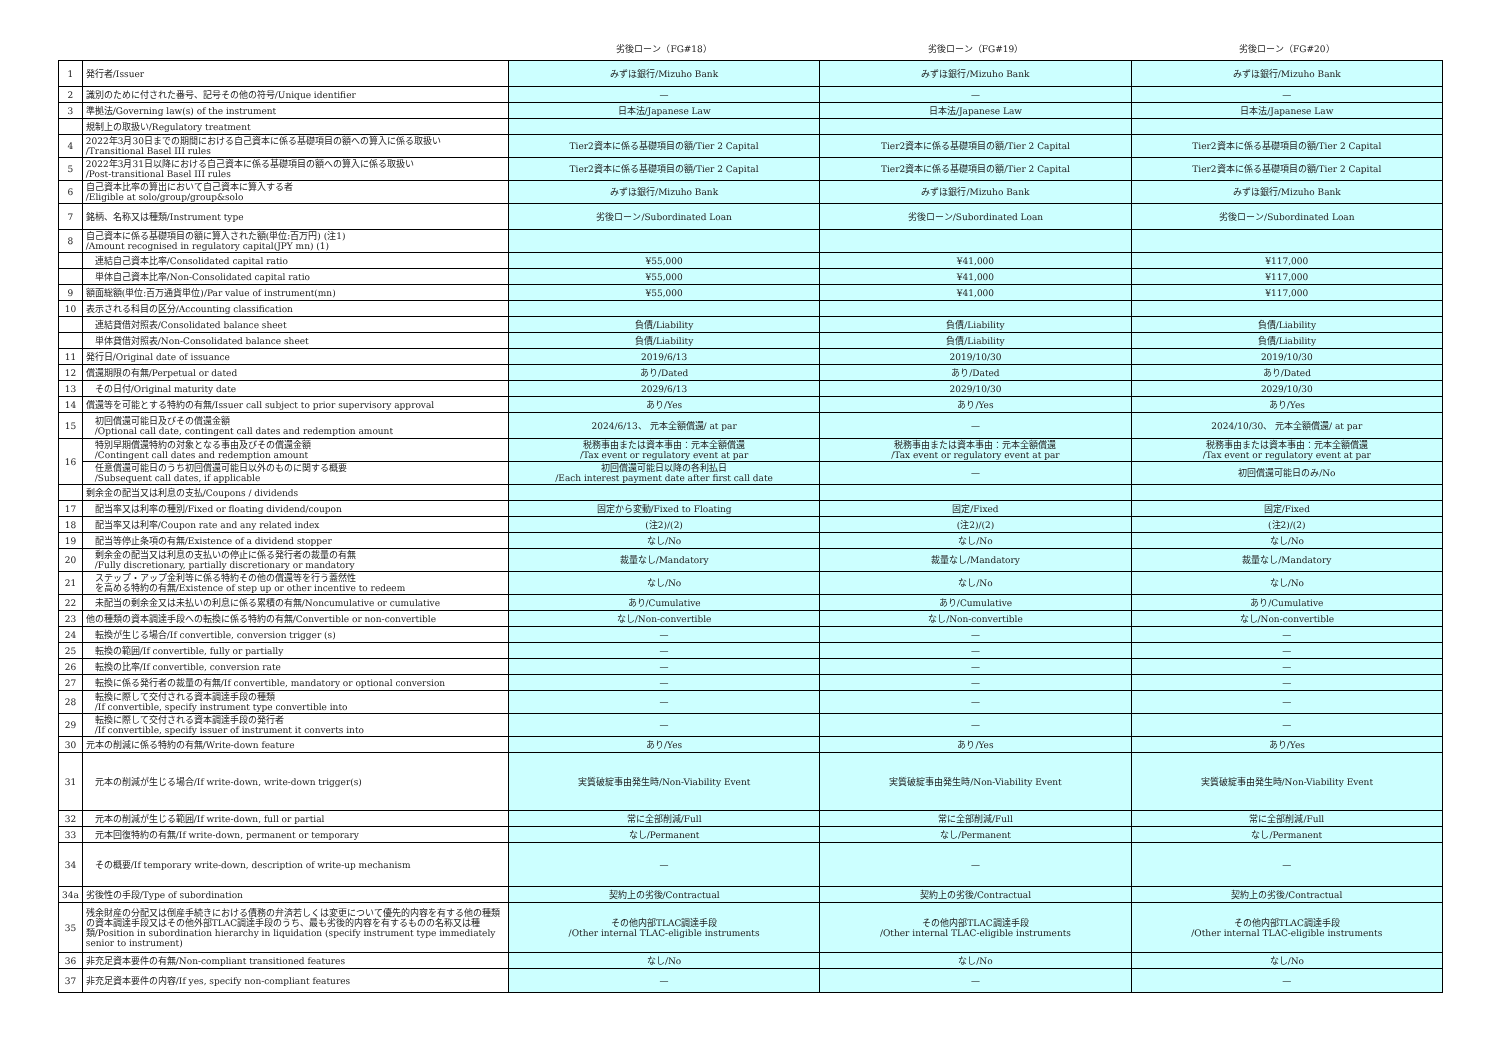| | | 劣後ローン（FG#18） | 劣後ローン（FG#19） | 劣後ローン（FG#20） |
| --- | --- | --- | --- | --- |
| 1 | 発行者/Issuer | みずほ銀行/Mizuho Bank | みずほ銀行/Mizuho Bank | みずほ銀行/Mizuho Bank |
| 2 | 識別のために付された番号、記号その他の符号/Unique identifier | — | — | — |
| 3 | 準拠法/Governing law(s) of the instrument | 日本法/Japanese Law | 日本法/Japanese Law | 日本法/Japanese Law |
| | 規制上の取扱い/Regulatory treatment | | | |
| 4 | 2022年3月30日までの期間における自己資本に係る基礎項目の額への算入に係る取扱い /Transitional Basel III rules | Tier2資本に係る基礎項目の額/Tier 2 Capital | Tier2資本に係る基礎項目の額/Tier 2 Capital | Tier2資本に係る基礎項目の額/Tier 2 Capital |
| 5 | 2022年3月31日以降における自己資本に係る基礎項目の額への算入に係る取扱い /Post-transitional Basel III rules | Tier2資本に係る基礎項目の額/Tier 2 Capital | Tier2資本に係る基礎項目の額/Tier 2 Capital | Tier2資本に係る基礎項目の額/Tier 2 Capital |
| 6 | 自己資本比率の算出において自己資本に算入する者 /Eligible at solo/group/group&solo | みずほ銀行/Mizuho Bank | みずほ銀行/Mizuho Bank | みずほ銀行/Mizuho Bank |
| 7 | 銘柄、名称又は種類/Instrument type | 劣後ローン/Subordinated Loan | 劣後ローン/Subordinated Loan | 劣後ローン/Subordinated Loan |
| 8 | 自己資本に係る基礎項目の額に算入された額(単位:百万円) (注1) /Amount recognised in regulatory capital(JPY mn) (1) | | | |
| | 連結自己資本比率/Consolidated capital ratio | ¥55,000 | ¥41,000 | ¥117,000 |
| | 単体自己資本比率/Non-Consolidated capital ratio | ¥55,000 | ¥41,000 | ¥117,000 |
| 9 | 額面総額(単位:百万通貨単位)/Par value of instrument(mn) | ¥55,000 | ¥41,000 | ¥117,000 |
| 10 | 表示される科目の区分/Accounting classification | | | |
| | 連結貸借対照表/Consolidated balance sheet | 負債/Liability | 負債/Liability | 負債/Liability |
| | 単体貸借対照表/Non-Consolidated balance sheet | 負債/Liability | 負債/Liability | 負債/Liability |
| 11 | 発行日/Original date of issuance | 2019/6/13 | 2019/10/30 | 2019/10/30 |
| 12 | 償還期限の有無/Perpetual or dated | あり/Dated | あり/Dated | あり/Dated |
| 13 | その日付/Original maturity date | 2029/6/13 | 2029/10/30 | 2029/10/30 |
| 14 | 償還等を可能とする特約の有無/Issuer call subject to prior supervisory approval | あり/Yes | あり/Yes | あり/Yes |
| 15 | 初回償還可能日及びその償還金額 /Optional call date, contingent call dates and redemption amount | 2024/6/13、 元本全額償還/ at par | — | 2024/10/30、 元本全額償還/ at par |
| 16 | 特別早期償還特約の対象となる事由及びその償還金額 /Contingent call dates and redemption amount | 税務事由または資本事由：元本全額償還 /Tax event or regulatory event at par | 税務事由または資本事由：元本全額償還 /Tax event or regulatory event at par | 税務事由または資本事由：元本全額償還 /Tax event or regulatory event at par |
| | 任意償還可能日のうち初回償還可能日以外のものに関する概要 /Subsequent call dates, if applicable | 初回償還可能日以降の各利払日 /Each interest payment date after first call date | — | 初回償還可能日のみ/No |
| | 剰余金の配当又は利息の支払/Coupons / dividends | | | |
| 17 | 配当率又は利率の種別/Fixed or floating dividend/coupon | 固定から変動/Fixed to Floating | 固定/Fixed | 固定/Fixed |
| 18 | 配当率又は利率/Coupon rate and any related index | (注2)/(2) | (注2)/(2) | (注2)/(2) |
| 19 | 配当等停止条項の有無/Existence of a dividend stopper | なし/No | なし/No | なし/No |
| 20 | 剰余金の配当又は利息の支払いの停止に係る発行者の裁量の有無 /Fully discretionary, partially discretionary or mandatory | 裁量なし/Mandatory | 裁量なし/Mandatory | 裁量なし/Mandatory |
| 21 | ステップ・アップ金利等に係る特約その他の償還等を行う蓋然性 を高める特約の有無/Existence of step up or other incentive to redeem | なし/No | なし/No | なし/No |
| 22 | 未配当の剰余金又は未払いの利息に係る累積の有無/Noncumulative or cumulative | あり/Cumulative | あり/Cumulative | あり/Cumulative |
| 23 | 他の種類の資本調達手段への転換に係る特約の有無/Convertible or non-convertible | なし/Non-convertible | なし/Non-convertible | なし/Non-convertible |
| 24 | 転換が生じる場合/If convertible, conversion trigger (s) | — | — | — |
| 25 | 転換の範囲/If convertible, fully or partially | — | — | — |
| 26 | 転換の比率/If convertible, conversion rate | — | — | — |
| 27 | 転換に係る発行者の裁量の有無/If convertible, mandatory or optional conversion | — | — | — |
| 28 | 転換に際して交付される資本調達手段の種類 /If convertible, specify instrument type convertible into | — | — | — |
| 29 | 転換に際して交付される資本調達手段の発行者 /If convertible, specify issuer of instrument it converts into | — | — | — |
| 30 | 元本の削減に係る特約の有無/Write-down feature | あり/Yes | あり/Yes | あり/Yes |
| 31 | 元本の削減が生じる場合/If write-down, write-down trigger(s) | 実質破綻事由発生時/Non-Viability Event | 実質破綻事由発生時/Non-Viability Event | 実質破綻事由発生時/Non-Viability Event |
| 32 | 元本の削減が生じる範囲/If write-down, full or partial | 常に全部削減/Full | 常に全部削減/Full | 常に全部削減/Full |
| 33 | 元本回復特約の有無/If write-down, permanent or temporary | なし/Permanent | なし/Permanent | なし/Permanent |
| 34 | その概要/If temporary write-down, description of write-up mechanism | — | — | — |
| 34a | 劣後性の手段/Type of subordination | 契約上の劣後/Contractual | 契約上の劣後/Contractual | 契約上の劣後/Contractual |
| 35 | 残余財産の分配又は倒産手続きにおける債務の弁済若しくは変更について優先的内容を有する他の種類の資本調達手段又はその他外部TLAC調達手段のうち、最も劣後的内容を有するものの名称又は種類/Position in subordination hierarchy in liquidation (specify instrument type immediately senior to instrument) | その他内部TLAC調達手段 /Other internal TLAC-eligible instruments | その他内部TLAC調達手段 /Other internal TLAC-eligible instruments | その他内部TLAC調達手段 /Other internal TLAC-eligible instruments |
| 36 | 非充足資本要件の有無/Non-compliant transitioned features | なし/No | なし/No | なし/No |
| 37 | 非充足資本要件の内容/If yes, specify non-compliant features | — | — | — |